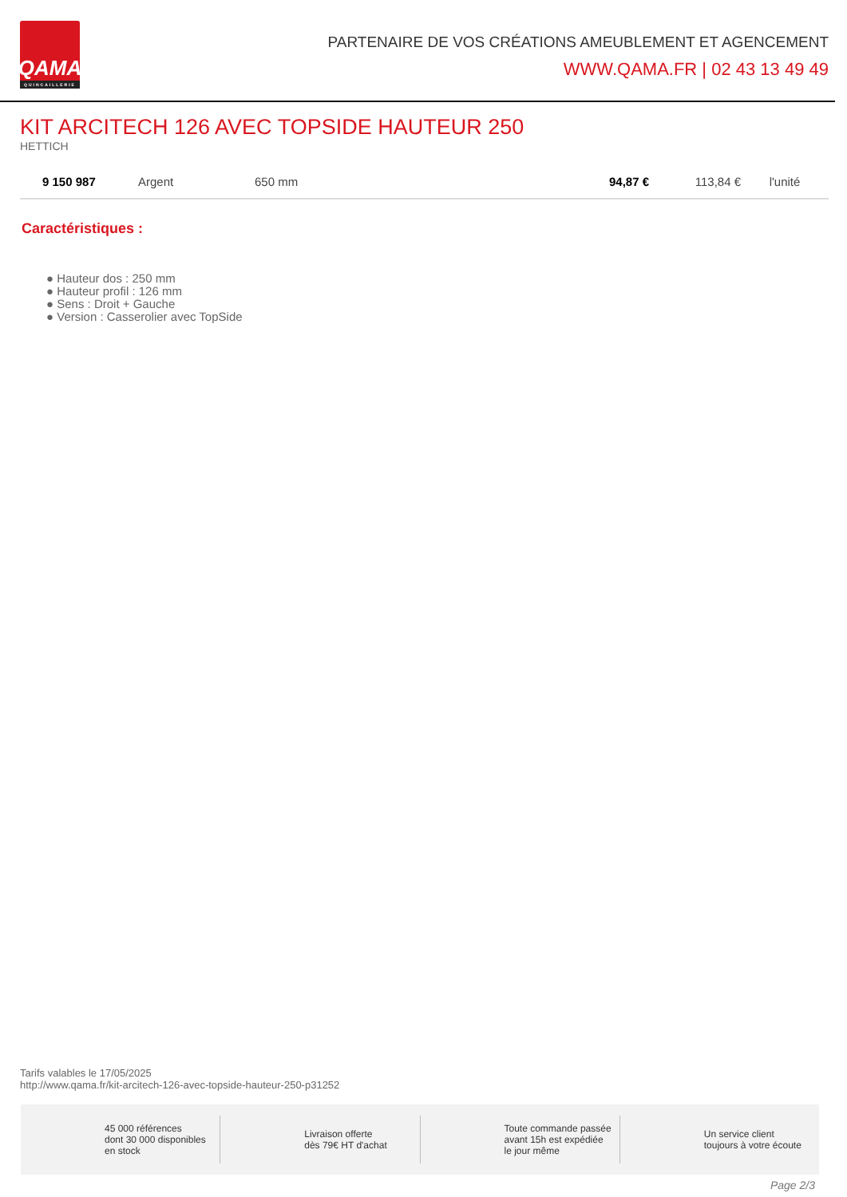QAMA
QUINCAILLERIE
PARTENAIRE DE VOS CRÉATIONS AMEUBLEMENT ET AGENCEMENT
WWW.QAMA.FR | 02 43 13 49 49
KIT ARCITECH 126 AVEC TOPSIDE HAUTEUR 250
HETTICH
| 9 150 987 | Argent | 650 mm | 94,87 € | 113,84 € | l'unité |
Caractéristiques :
● Hauteur dos : 250 mm
● Hauteur profil : 126 mm
● Sens : Droit + Gauche
● Version : Casserolier avec TopSide
Tarifs valables le 17/05/2025
http://www.qama.fr/kit-arcitech-126-avec-topside-hauteur-250-p31252
45 000 références
dont 30 000 disponibles
en stock
Livraison offerte
dès 79€ HT d'achat
Toute commande passée
avant 15h est expédiée
le jour même
Un service client
toujours à votre écoute
Page 2/3